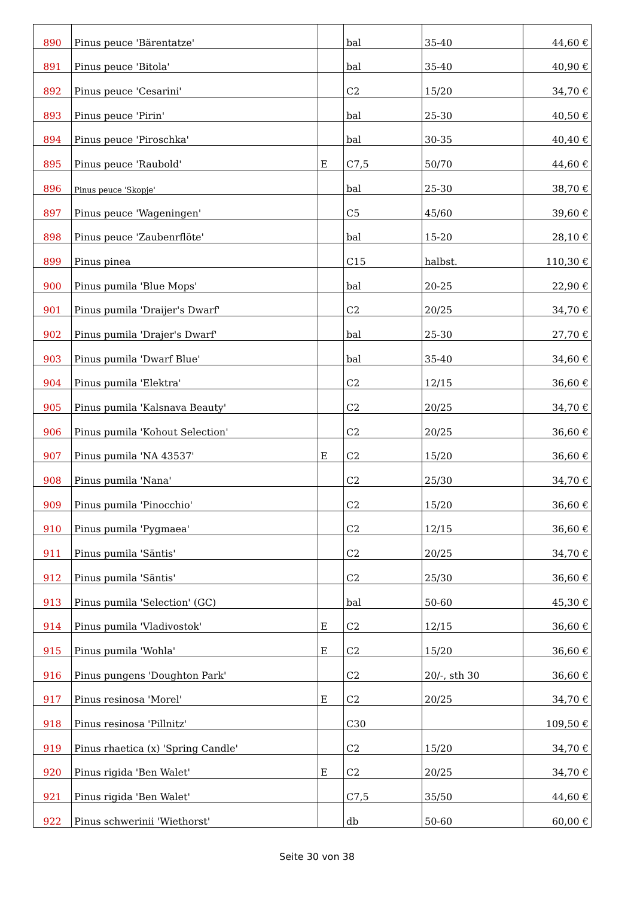| 890 | Pinus peuce 'Bärentatze' | | bal | 35-40 | 44,60 € |
| 891 | Pinus peuce 'Bitola' | | bal | 35-40 | 40,90 € |
| 892 | Pinus peuce 'Cesarini' | | C2 | 15/20 | 34,70 € |
| 893 | Pinus peuce 'Pirin' | | bal | 25-30 | 40,50 € |
| 894 | Pinus peuce 'Piroschka' | | bal | 30-35 | 40,40 € |
| 895 | Pinus peuce 'Raubold' | E | C7,5 | 50/70 | 44,60 € |
| 896 | Pinus peuce 'Skopje' | | bal | 25-30 | 38,70 € |
| 897 | Pinus peuce 'Wageningen' | | C5 | 45/60 | 39,60 € |
| 898 | Pinus peuce 'Zaubenrflöte' | | bal | 15-20 | 28,10 € |
| 899 | Pinus pinea | | C15 | halbst. | 110,30 € |
| 900 | Pinus pumila 'Blue Mops' | | bal | 20-25 | 22,90 € |
| 901 | Pinus pumila 'Draijer's Dwarf' | | C2 | 20/25 | 34,70 € |
| 902 | Pinus pumila 'Drajer's Dwarf' | | bal | 25-30 | 27,70 € |
| 903 | Pinus pumila 'Dwarf Blue' | | bal | 35-40 | 34,60 € |
| 904 | Pinus pumila 'Elektra' | | C2 | 12/15 | 36,60 € |
| 905 | Pinus pumila 'Kalsnava Beauty' | | C2 | 20/25 | 34,70 € |
| 906 | Pinus pumila 'Kohout Selection' | | C2 | 20/25 | 36,60 € |
| 907 | Pinus pumila 'NA 43537' | E | C2 | 15/20 | 36,60 € |
| 908 | Pinus pumila 'Nana' | | C2 | 25/30 | 34,70 € |
| 909 | Pinus pumila 'Pinocchio' | | C2 | 15/20 | 36,60 € |
| 910 | Pinus pumila 'Pygmaea' | | C2 | 12/15 | 36,60 € |
| 911 | Pinus pumila 'Säntis' | | C2 | 20/25 | 34,70 € |
| 912 | Pinus pumila 'Säntis' | | C2 | 25/30 | 36,60 € |
| 913 | Pinus pumila 'Selection' (GC) | | bal | 50-60 | 45,30 € |
| 914 | Pinus pumila 'Vladivostok' | E | C2 | 12/15 | 36,60 € |
| 915 | Pinus pumila 'Wohla' | E | C2 | 15/20 | 36,60 € |
| 916 | Pinus pungens 'Doughton Park' | | C2 | 20/-, sth 30 | 36,60 € |
| 917 | Pinus resinosa 'Morel' | E | C2 | 20/25 | 34,70 € |
| 918 | Pinus resinosa 'Pillnitz' | | C30 | | 109,50 € |
| 919 | Pinus rhaetica (x) 'Spring Candle' | | C2 | 15/20 | 34,70 € |
| 920 | Pinus rigida 'Ben Walet' | E | C2 | 20/25 | 34,70 € |
| 921 | Pinus rigida 'Ben Walet' | | C7,5 | 35/50 | 44,60 € |
| 922 | Pinus schwerinii 'Wiethorst' | | db | 50-60 | 60,00 € |
Seite 30 von 38